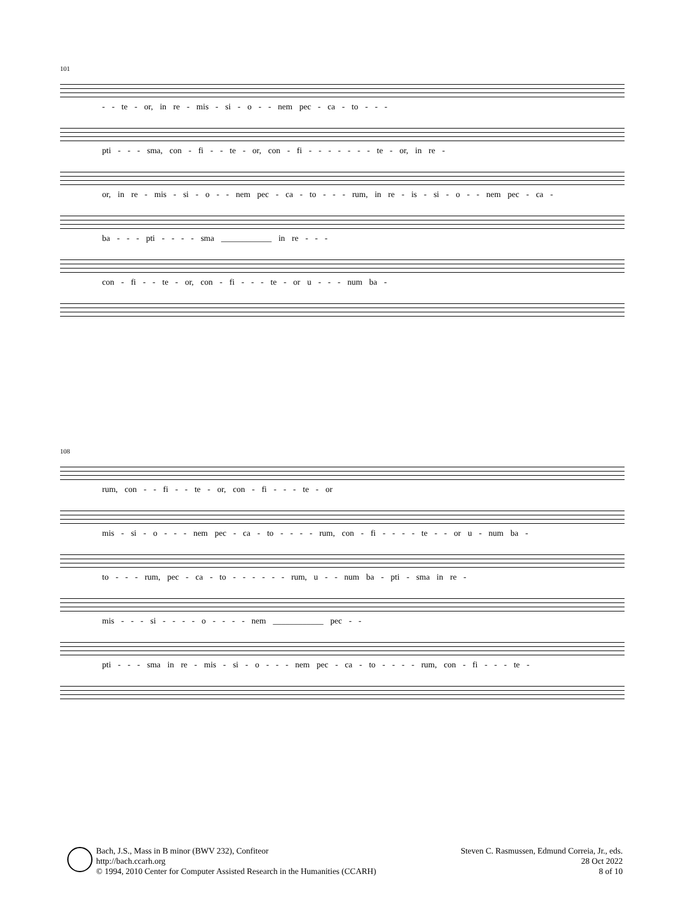101
- - te - or, in re - mis - si - o - - nem pec - ca - to - - -
pti - - - sma, con - fi - - te - or, con - fi - - - - - - - te - or, in re -
or, in re - mis - si - o - - nem pec - ca - to - - - rum, in re - is - si - o - - nem pec - ca -
ba - - - pti - - - - sma ____________ in re - - -
con - fi - - te - or, con - fi - - - te - or u - - - num ba -
108
rum, con - - fi - - te - or, con - fi - - - te - or
mis - si - o - - - nem pec - ca - to - - - - rum, con - fi - - - - te - - or u - num ba -
to - - - rum, pec - ca - to - - - - - - rum, u - - num ba - pti - sma in re -
mis - - - si - - - - o - - - - nem ____________ pec - -
pti - - - sma in re - mis - si - o - - - nem pec - ca - to - - - - rum, con - fi - - - te -
Bach, J.S., Mass in B minor (BWV 232), Confiteor
http://bach.ccarh.org
© 1994, 2010 Center for Computer Assisted Research in the Humanities (CCARH)
Steven C. Rasmussen, Edmund Correia, Jr., eds.
28 Oct 2022
8 of 10